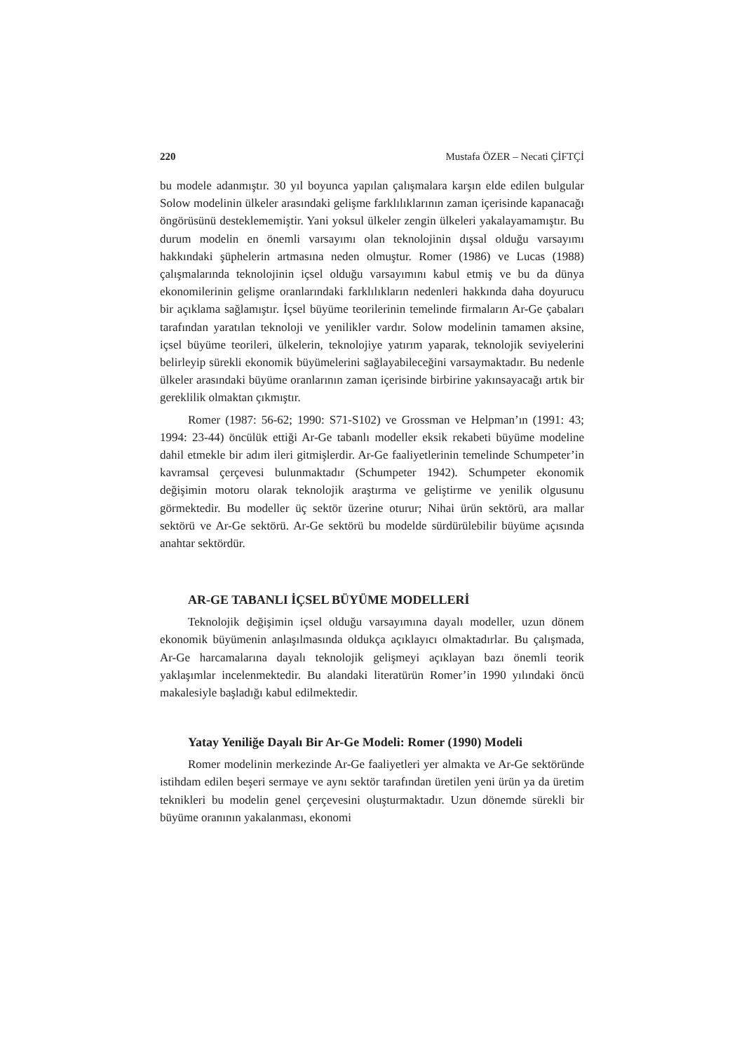220 Mustafa ÖZER – Necati ÇİFTÇİ
bu modele adanmıştır. 30 yıl boyunca yapılan çalışmalara karşın elde edilen bulgular Solow modelinin ülkeler arasındaki gelişme farklılıklarının zaman içerisinde kapanacağı öngörüsünü desteklememiştir. Yani yoksul ülkeler zengin ülkeleri yakalayamamıştır. Bu durum modelin en önemli varsayımı olan teknolojinin dışsal olduğu varsayımı hakkındaki şüphelerin artmasına neden olmuştur. Romer (1986) ve Lucas (1988) çalışmalarında teknolojinin içsel olduğu varsayımını kabul etmiş ve bu da dünya ekonomilerinin gelişme oranlarındaki farklılıkların nedenleri hakkında daha doyurucu bir açıklama sağlamıştır. İçsel büyüme teorilerinin temelinde firmaların Ar-Ge çabaları tarafından yaratılan teknoloji ve yenilikler vardır. Solow modelinin tamamen aksine, içsel büyüme teorileri, ülkelerin, teknolojiye yatırım yaparak, teknolojik seviyelerini belirleyip sürekli ekonomik büyümelerini sağlayabileceğini varsaymaktadır. Bu nedenle ülkeler arasındaki büyüme oranlarının zaman içerisinde birbirine yakınsayacağı artık bir gereklilik olmaktan çıkmıştır.
Romer (1987: 56-62; 1990: S71-S102) ve Grossman ve Helpman’ın (1991: 43; 1994: 23-44) öncülük ettiği Ar-Ge tabanlı modeller eksik rekabeti büyüme modeline dahil etmekle bir adım ileri gitmişlerdir. Ar-Ge faaliyetlerinin temelinde Schumpeter’in kavramsal çerçevesi bulunmaktadır (Schumpeter 1942). Schumpeter ekonomik değişimin motoru olarak teknolojik araştırma ve geliştirme ve yenilik olgusunu görmektedir. Bu modeller üç sektör üzerine oturur; Nihai ürün sektörü, ara mallar sektörü ve Ar-Ge sektörü. Ar-Ge sektörü bu modelde sürdürülebilir büyüme açısında anahtar sektördür.
AR-GE TABANLI İÇSEL BÜYÜME MODELLERİ
Teknolojik değişimin içsel olduğu varsayımına dayalı modeller, uzun dönem ekonomik büyümenin anlaşılmasında oldukça açıklayıcı olmaktadırlar. Bu çalışmada, Ar-Ge harcamalarına dayalı teknolojik gelişmeyi açıklayan bazı önemli teorik yaklaşımlar incelenmektedir. Bu alandaki literatürün Romer’in 1990 yılındaki öncü makalesiyle başladığı kabul edilmektedir.
Yatay Yeniliğe Dayalı Bir Ar-Ge Modeli: Romer (1990) Modeli
Romer modelinin merkezinde Ar-Ge faaliyetleri yer almakta ve Ar-Ge sektöründe istihdam edilen beşeri sermaye ve aynı sektör tarafından üretilen yeni ürün ya da üretim teknikleri bu modelin genel çerçevesini oluşturmaktadır. Uzun dönemde sürekli bir büyüme oranının yakalanması, ekonomi